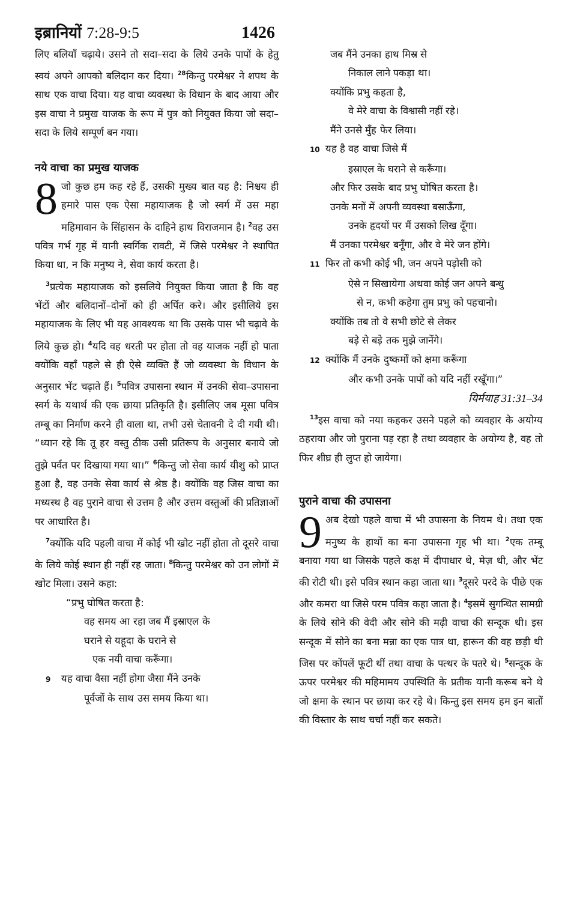इब्रानियों 7:28-9:5 1426
लिए बलियाँ चढ़ाये। उसने तो सदा–सदा के लिये उनके पापों के हेतु स्वयं अपने आपको बलिदान कर दिया। <sup>28</sup>किन्तु परमेश्वर ने शपथ के साथ एक वाचा दिया। यह वाचा व्यवस्था के विधान के बाद आया और इस वाचा ने प्रमुख याजक के रूप में पुत्र को नियुक्त किया जो सदा–सदा के लिये सम्पूर्ण बन गया।
नये वाचा का प्रमुख याजक
8 जो कुछ हम कह रहे हैं, उसकी मुख्य बात यह है: निश्चय ही हमारे पास एक ऐसा महायाजक है जो स्वर्ग में उस महा महिमावान के सिंहासन के दाहिने हाथ विराजमान है। <sup>2</sup>वह उस पवित्र गर्भ गृह में यानी स्वर्गिक रावटी, में जिसे परमेश्वर ने स्थापित किया था, न कि मनुष्य ने, सेवा कार्य करता है।
<sup>3</sup> प्रत्येक महायाजक को इसलिये नियुक्त किया जाता है कि वह भेंटों और बलिदानों–दोनों को ही अर्पित करे। और इसीलिये इस महायाजक के लिए भी यह आवश्यक था कि उसके पास भी चढ़ावे के लिये कुछ हो। <sup>4</sup>यदि वह धरती पर होता तो वह याजक नहीं हो पाता क्योंकि वहाँ पहले से ही ऐसे व्यक्ति हैं जो व्यवस्था के विधान के अनुसार भेंट चढ़ाते हैं। <sup>5</sup>पवित्र उपासना स्थान में उनकी सेवा–उपासना स्वर्ग के यथार्थ की एक छाया प्रतिकृति है। इसीलिए जब मूसा पवित्र तम्बू का निर्माण करने ही वाला था, तभी उसे चेतावनी दे दी गयी थी। “ध्यान रहे कि तू हर वस्तु ठीक उसी प्रतिरूप के अनुसार बनाये जो तुझे पर्वत पर दिखाया गया था।” <sup>6</sup>किन्तु जो सेवा कार्य यीशु को प्राप्त हुआ है, वह उनके सेवा कार्य से श्रेष्ठ है। क्योंकि वह जिस वाचा का मध्यस्थ है वह पुराने वाचा से उत्तम है और उत्तम वस्तुओं की प्रतिज्ञाओं पर आधारित है।
<sup>7</sup> क्योंकि यदि पहली वाचा में कोई भी खोट नहीं होता तो दूसरे वाचा के लिये कोई स्थान ही नहीं रह जाता। <sup>8</sup>किन्तु परमेश्वर को उन लोगों में खोट मिला। उसने कहा:
“प्रभु घोषित करता है:
वह समय आ रहा जब मैं इस्राएल के
घराने से यहूदा के घराने से
एक नयी वाचा करूँगा।
9 यह वाचा वैसा नहीं होगा जैसा मैंने उनके
पूर्वजों के साथ उस समय किया था।
जब मैंने उनका हाथ मिस्र से
निकाल लाने पकड़ा था।
क्योंकि प्रभु कहता है,
वे मेरे वाचा के विश्वासी नहीं रहे।
मैंने उनसे मुँह फेर लिया।
10 यह है वह वाचा जिसे मैं
इस्राएल के घराने से करूँगा।
और फिर उसके बाद प्रभु घोषित करता है।
उनके मनों में अपनी व्यवस्था बसाऊँगा,
उनके हृदयों पर मैं उसको लिख दूँगा।
मैं उनका परमेश्वर बनूँगा, और वे मेरे जन होंगे।
11 फिर तो कभी कोई भी, जन अपने पड़ोसी को
ऐसे न सिखायेगा अथवा कोई जन अपने बन्धु
से न, कभी कहेगा तुम प्रभु को पहचानो।
क्योंकि तब तो वे सभी छोटे से लेकर
बड़े से बड़े तक मुझे जानेंगे।
12 क्योंकि मैं उनके दुष्कर्मों को क्षमा करूँगा
और कभी उनके पापों को यदि नहीं रखूँगा।”
यिर्मयाह 31:31–34
<sup>13</sup> इस वाचा को नया कहकर उसने पहले को व्यवहार के अयोग्य ठहराया और जो पुराना पड़ रहा है तथा व्यवहार के अयोग्य है, वह तो फिर शीघ्र ही लुप्त हो जायेगा।
पुराने वाचा की उपासना
9 अब देखो पहले वाचा में भी उपासना के नियम थे। तथा एक मनुष्य के हाथों का बना उपासना गृह भी था। <sup>2</sup>एक तम्बू बनाया गया था जिसके पहले कक्ष में दीपाधार थे, मेज़ थी, और भेंट की रोटी थी। इसे पवित्र स्थान कहा जाता था। <sup>3</sup>दूसरे परदे के पीछे एक और कमरा था जिसे परम पवित्र कहा जाता है। <sup>4</sup>इसमें सुगन्धित सामग्री के लिये सोने की वेदी और सोने की मढ़ी वाचा की सन्दूक थी। इस सन्दूक में सोने का बना मन्ना का एक पात्र था, हारून की वह छड़ी थी जिस पर कोंपलें फूटी थीं तथा वाचा के पत्थर के पतरे थे। <sup>5</sup>सन्दूक के ऊपर परमेश्वर की महिमामय उपस्थिति के प्रतीक यानी करूब बने थे जो क्षमा के स्थान पर छाया कर रहे थे। किन्तु इस समय हम इन बातों की विस्तार के साथ चर्चा नहीं कर सकते।